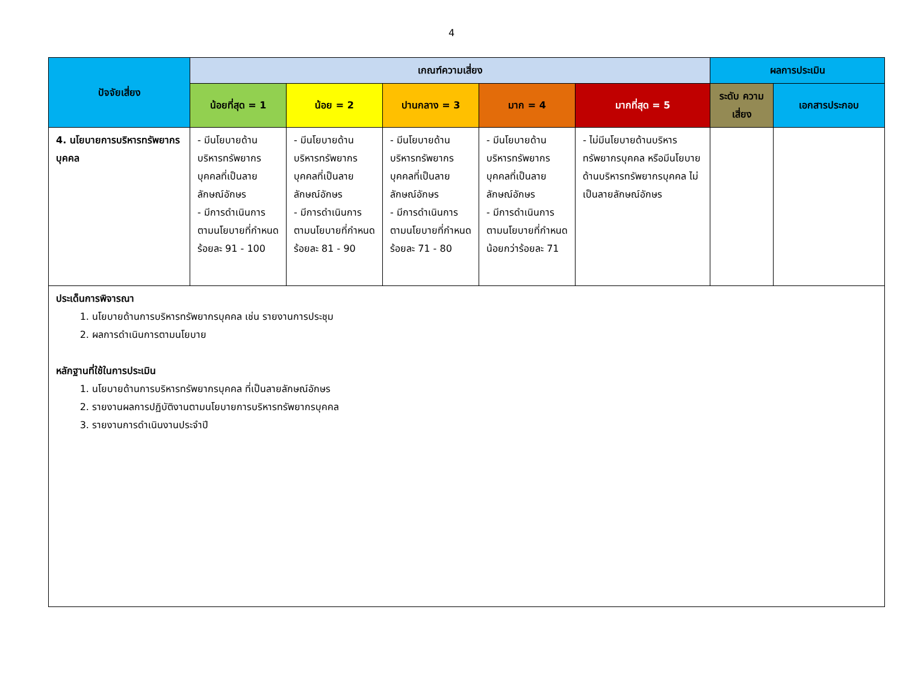4
| ปัจจัยเสี่ยง | เกณฑ์ความเสี่ยง | | | | | ผลการประเมิน | |
| --- | --- | --- | --- | --- | --- | --- | --- |
| | น้อยที่สุด = 1 | น้อย = 2 | ปานกลาง = 3 | มาก = 4 | มากที่สุด = 5 | ระดับ ความเสี่ยง | เอกสารประกอบ |
| 4. นโยบายการบริหารทรัพยากรบุคคล | - มีนโยบายด้านบริหารทรัพยากรบุคคลที่เป็นลายลักษณ์อักษร - มีการดำเนินการตามนโยบายที่กำหนดร้อยละ 91 - 100 | - มีนโยบายด้านบริหารทรัพยากรบุคคลที่เป็นลายลักษณ์อักษร - มีการดำเนินการตามนโยบายที่กำหนดร้อยละ 81 - 90 | - มีนโยบายด้านบริหารทรัพยากรบุคคลที่เป็นลายลักษณ์อักษร - มีการดำเนินการตามนโยบายที่กำหนดร้อยละ 71 - 80 | - มีนโยบายด้านบริหารทรัพยากรบุคคลที่เป็นลายลักษณ์อักษร - มีการดำเนินการตามนโยบายที่กำหนดน้อยกว่าร้อยละ 71 | - ไม่มีนโยบายด้านบริหารทรัพยากรบุคคล หรือมีนโยบายด้านบริหารทรัพยากรบุคคล ไม่เป็นลายลักษณ์อักษร | | |
| ประเด็นการพิจารณา 1. นโยบายด้านการบริหารทรัพยากรบุคคล เช่น รายงานการประชุม 2. ผลการดำเนินการตามนโยบาย หลักฐานที่ใช้ในการประเมิน 1. นโยบายด้านการบริหารทรัพยากรบุคคล ที่เป็นลายลักษณ์อักษร 2. รายงานผลการปฏิบัติงานตามนโยบายการบริหารทรัพยากรบุคคล 3. รายงานการดำเนินงานประจำปี | | | | | | | |